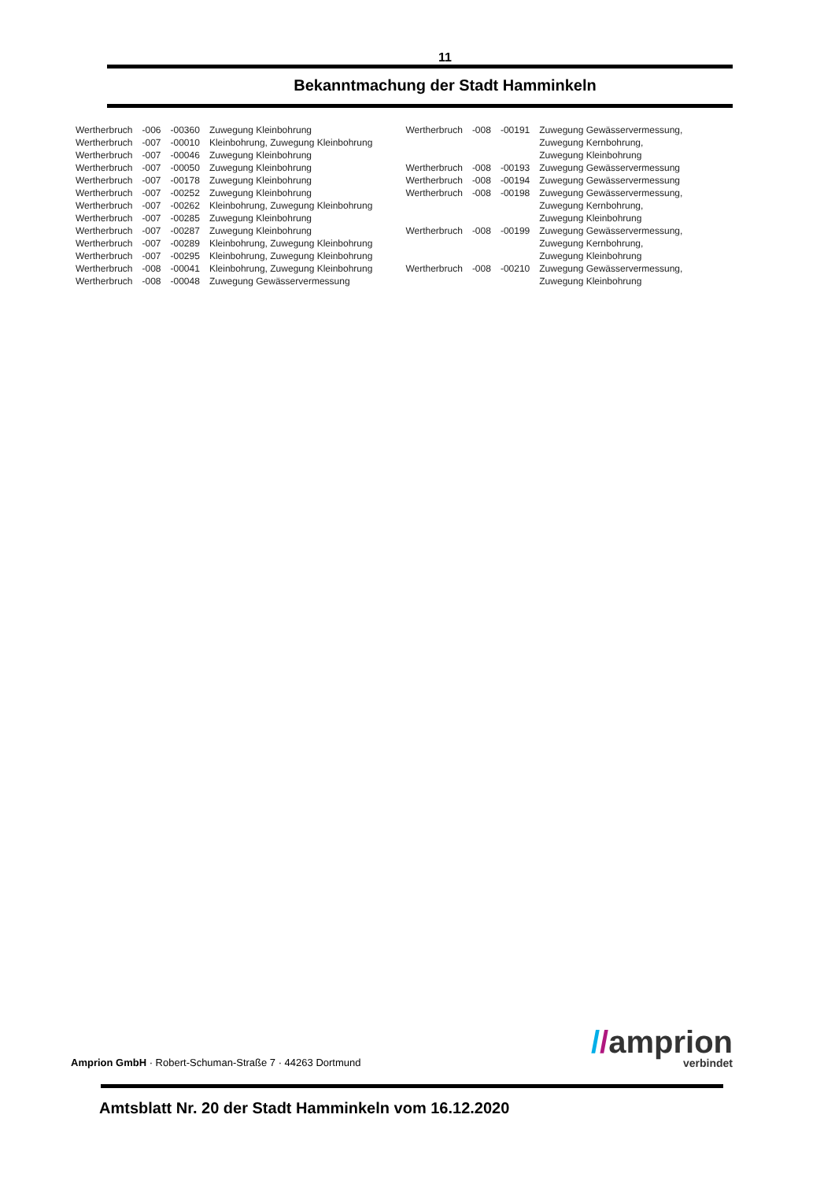11
Bekanntmachung der Stadt Hamminkeln
| Wertherbruch | -006 | -00360 | Zuwegung Kleinbohrung |
| Wertherbruch | -007 | -00010 | Kleinbohrung, Zuwegung Kleinbohrung |
| Wertherbruch | -007 | -00046 | Zuwegung Kleinbohrung |
| Wertherbruch | -007 | -00050 | Zuwegung Kleinbohrung |
| Wertherbruch | -007 | -00178 | Zuwegung Kleinbohrung |
| Wertherbruch | -007 | -00252 | Zuwegung Kleinbohrung |
| Wertherbruch | -007 | -00262 | Kleinbohrung, Zuwegung Kleinbohrung |
| Wertherbruch | -007 | -00285 | Zuwegung Kleinbohrung |
| Wertherbruch | -007 | -00287 | Zuwegung Kleinbohrung |
| Wertherbruch | -007 | -00289 | Kleinbohrung, Zuwegung Kleinbohrung |
| Wertherbruch | -007 | -00295 | Kleinbohrung, Zuwegung Kleinbohrung |
| Wertherbruch | -008 | -00041 | Kleinbohrung, Zuwegung Kleinbohrung |
| Wertherbruch | -008 | -00048 | Zuwegung Gewässervermessung |
| Wertherbruch | -008 | -00191 | Zuwegung Gewässervermessung, |
| | | | Zuwegung Kernbohrung, |
| | | | Zuwegung Kleinbohrung |
| Wertherbruch | -008 | -00193 | Zuwegung Gewässervermessung |
| Wertherbruch | -008 | -00194 | Zuwegung Gewässervermessung |
| Wertherbruch | -008 | -00198 | Zuwegung Gewässervermessung, |
| | | | Zuwegung Kernbohrung, |
| | | | Zuwegung Kleinbohrung |
| Wertherbruch | -008 | -00199 | Zuwegung Gewässervermessung, |
| | | | Zuwegung Kernbohrung, |
| | | | Zuwegung Kleinbohrung |
| Wertherbruch | -008 | -00210 | Zuwegung Gewässervermessung, |
| | | | Zuwegung Kleinbohrung |
Amprion GmbH · Robert-Schuman-Straße 7 · 44263 Dortmund
//amprion
verbindet
Amtsblatt Nr. 20 der Stadt Hamminkeln vom 16.12.2020